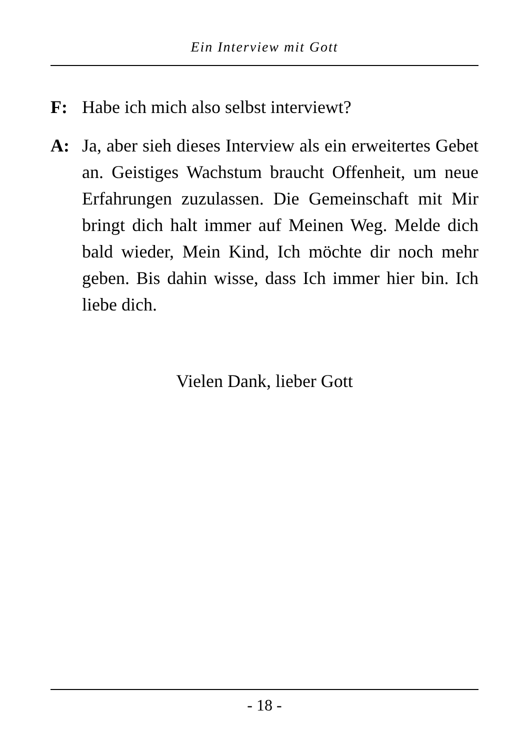Ein Interview mit Gott
F: Habe ich mich also selbst interviewt?
A: Ja, aber sieh dieses Interview als ein erweitertes Gebet an. Geistiges Wachstum braucht Offenheit, um neue Erfahrungen zuzulassen. Die Gemeinschaft mit Mir bringt dich halt immer auf Meinen Weg. Melde dich bald wieder, Mein Kind, Ich möchte dir noch mehr geben. Bis dahin wisse, dass Ich immer hier bin. Ich liebe dich.
Vielen Dank, lieber Gott
- 18 -